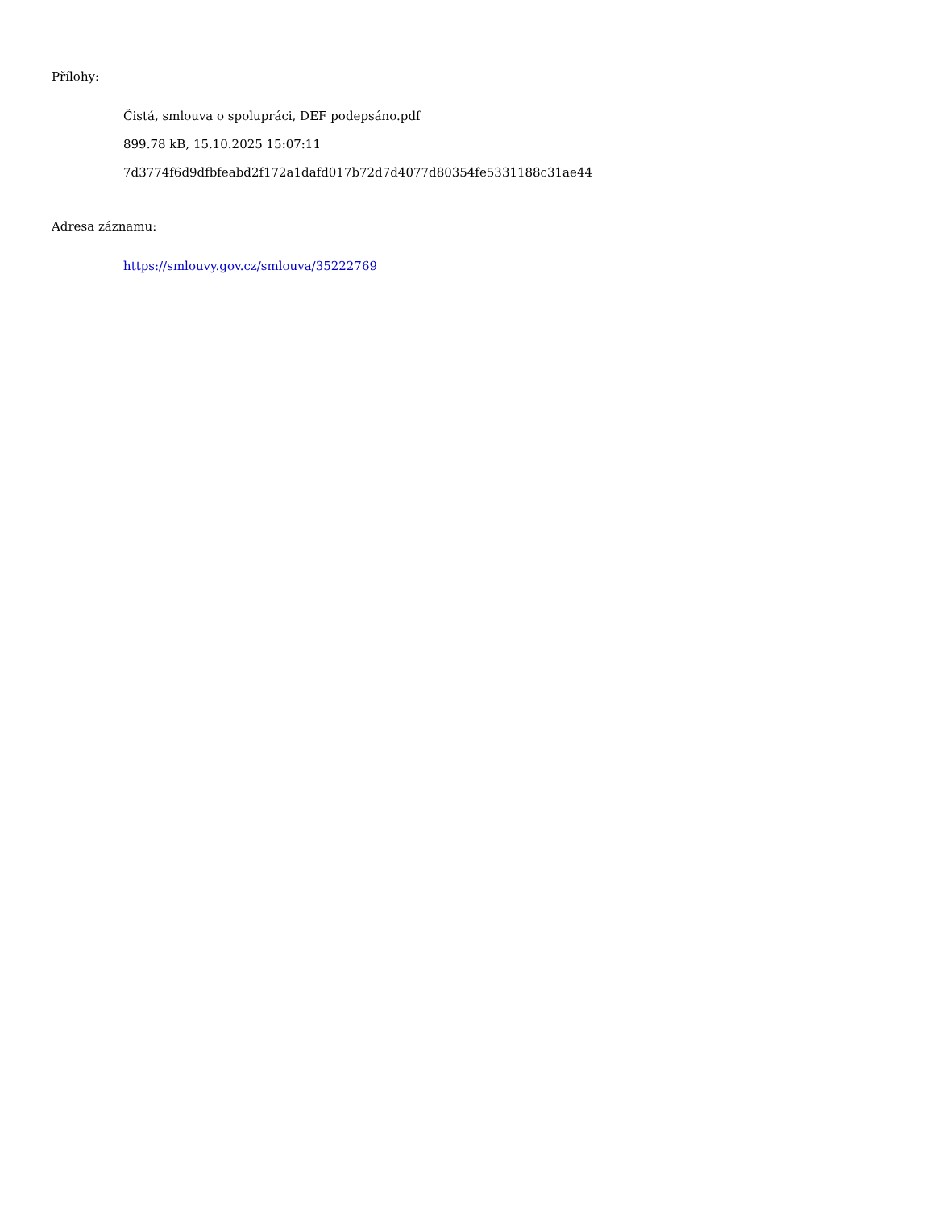Přílohy:
Čistá, smlouva o spolupráci, DEF podepsáno.pdf
899.78 kB, 15.10.2025 15:07:11
7d3774f6d9dfbfeabd2f172a1dafd017b72d7d4077d80354fe5331188c31ae44
Adresa záznamu:
https://smlouvy.gov.cz/smlouva/35222769